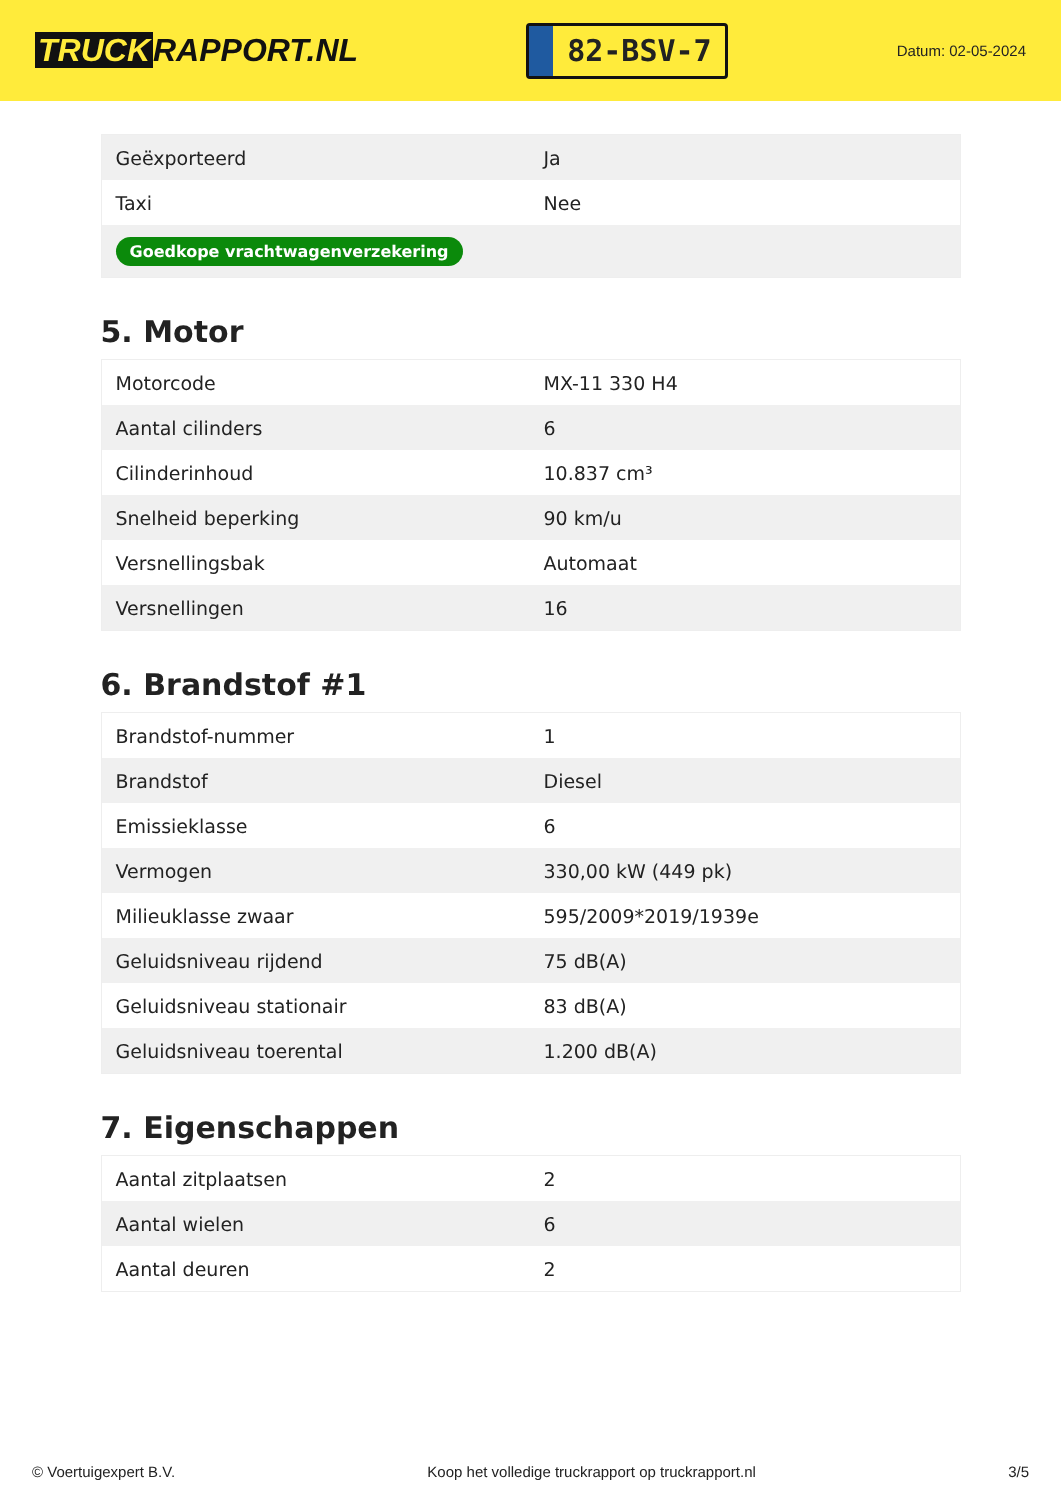TRUCK RAPPORT.NL
82-BSV-7
Datum: 02-05-2024
| Geëxporteerd | Ja |
| Taxi | Nee |
| Goedkope vrachtwagenverzekering | |
5. Motor
| Motorcode | MX-11 330 H4 |
| Aantal cilinders | 6 |
| Cilinderinhoud | 10.837 cm³ |
| Snelheid beperking | 90 km/u |
| Versnellingsbak | Automaat |
| Versnellingen | 16 |
6. Brandstof #1
| Brandstof-nummer | 1 |
| Brandstof | Diesel |
| Emissieklasse | 6 |
| Vermogen | 330,00 kW (449 pk) |
| Milieuklasse zwaar | 595/2009*2019/1939e |
| Geluidsniveau rijdend | 75 dB(A) |
| Geluidsniveau stationair | 83 dB(A) |
| Geluidsniveau toerental | 1.200 dB(A) |
7. Eigenschappen
| Aantal zitplaatsen | 2 |
| Aantal wielen | 6 |
| Aantal deuren | 2 |
© Voertuigexpert B.V. Koop het volledige truckrapport op truckrapport.nl 3/5